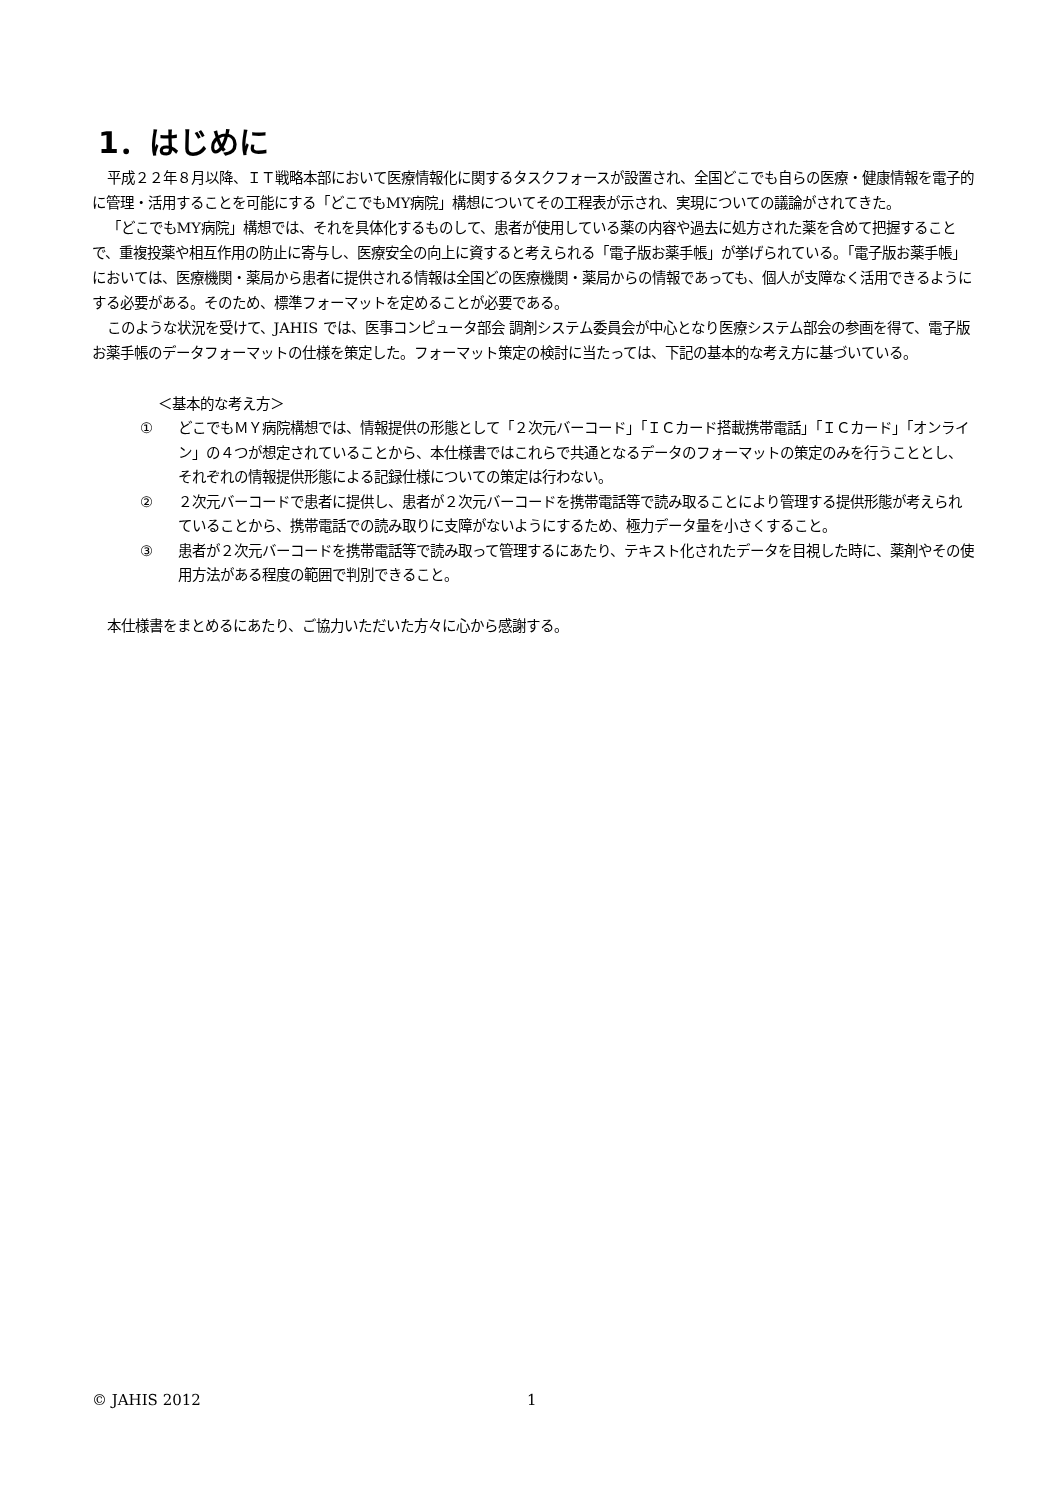1．はじめに
平成２２年８月以降、ＩＴ戦略本部において医療情報化に関するタスクフォースが設置され、全国どこでも自らの医療・健康情報を電子的に管理・活用することを可能にする「どこでもMY病院」構想についてその工程表が示され、実現についての議論がされてきた。
「どこでもMY病院」構想では、それを具体化するものして、患者が使用している薬の内容や過去に処方された薬を含めて把握することで、重複投薬や相互作用の防止に寄与し、医療安全の向上に資すると考えられる「電子版お薬手帳」が挙げられている。「電子版お薬手帳」においては、医療機関・薬局から患者に提供される情報は全国どの医療機関・薬局からの情報であっても、個人が支障なく活用できるようにする必要がある。そのため、標準フォーマットを定めることが必要である。
このような状況を受けて、JAHIS では、医事コンピュータ部会 調剤システム委員会が中心となり医療システム部会の参画を得て、電子版お薬手帳のデータフォーマットの仕様を策定した。フォーマット策定の検討に当たっては、下記の基本的な考え方に基づいている。
＜基本的な考え方＞
① どこでもＭＹ病院構想では、情報提供の形態として「２次元バーコード」「ＩＣカード搭載携帯電話」「ＩＣカード」「オンライン」の４つが想定されていることから、本仕様書ではこれらで共通となるデータのフォーマットの策定のみを行うこととし、それぞれの情報提供形態による記録仕様についての策定は行わない。
② ２次元バーコードで患者に提供し、患者が２次元バーコードを携帯電話等で読み取ることにより管理する提供形態が考えられていることから、携帯電話での読み取りに支障がないようにするため、極力データ量を小さくすること。
③ 患者が２次元バーコードを携帯電話等で読み取って管理するにあたり、テキスト化されたデータを目視した時に、薬剤やその使用方法がある程度の範囲で判別できること。
本仕様書をまとめるにあたり、ご協力いただいた方々に心から感謝する。
© JAHIS 2012 1